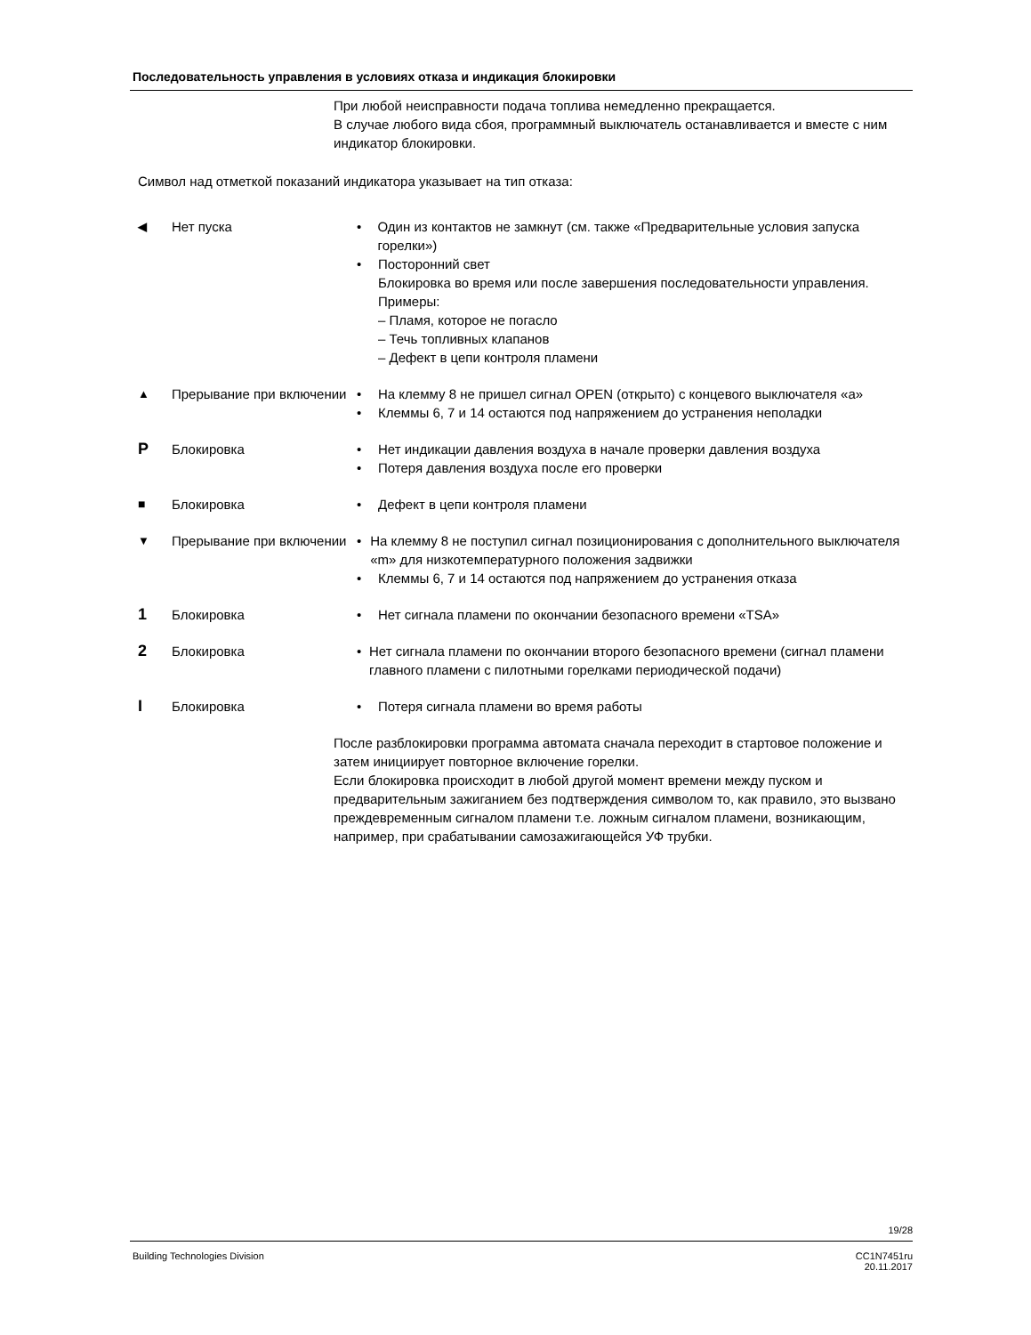Последовательность управления в условиях отказа и индикация блокировки
При любой неисправности подача топлива немедленно прекращается.
В случае любого вида сбоя, программный выключатель останавливается и вместе с ним индикатор блокировки.
Символ над отметкой показаний индикатора указывает на тип отказа:
◀
Нет пуска • Один из контактов не замкнут (см. также «Предварительные условия запуска горелки»)
• Посторонний свет
Блокировка во время или после завершения последовательности управления.
Примеры:
– Пламя, которое не погасло
– Течь топливных клапанов
– Дефект в цепи контроля пламени
▲
Прерывание при включении
• На клемму 8 не пришел сигнал OPEN (открыто) с концевого выключателя «a»
• Клеммы 6, 7 и 14 остаются под напряжением до устранения неполадки
P
Блокировка • Нет индикации давления воздуха в начале проверки давления воздуха
• Потеря давления воздуха после его проверки
■ Блокировка • Дефект в цепи контроля пламени
▼
Прерывание при включении
• На клемму 8 не поступил сигнал позиционирования с дополнительного выключателя «m» для низкотемпературного положения задвижки
• Клеммы 6, 7 и 14 остаются под напряжением до устранения отказа
1
Блокировка • Нет сигнала пламени по окончании безопасного времени «TSA»
2
Блокировка • Нет сигнала пламени по окончании второго безопасного времени (сигнал пламени главного пламени с пилотными горелками периодической подачи)
I
Блокировка • Потеря сигнала пламени во время работы
После разблокировки программа автомата сначала переходит в стартовое положение и затем инициирует повторное включение горелки.
Если блокировка происходит в любой другой момент времени между пуском и предварительным зажиганием без подтверждения символом то, как правило, это вызвано преждевременным сигналом пламени т.е. ложным сигналом пламени, возникающим, например, при срабатывании самозажигающейся УФ трубки.
19/28
Building Technologies Division
CC1N7451ru
20.11.2017